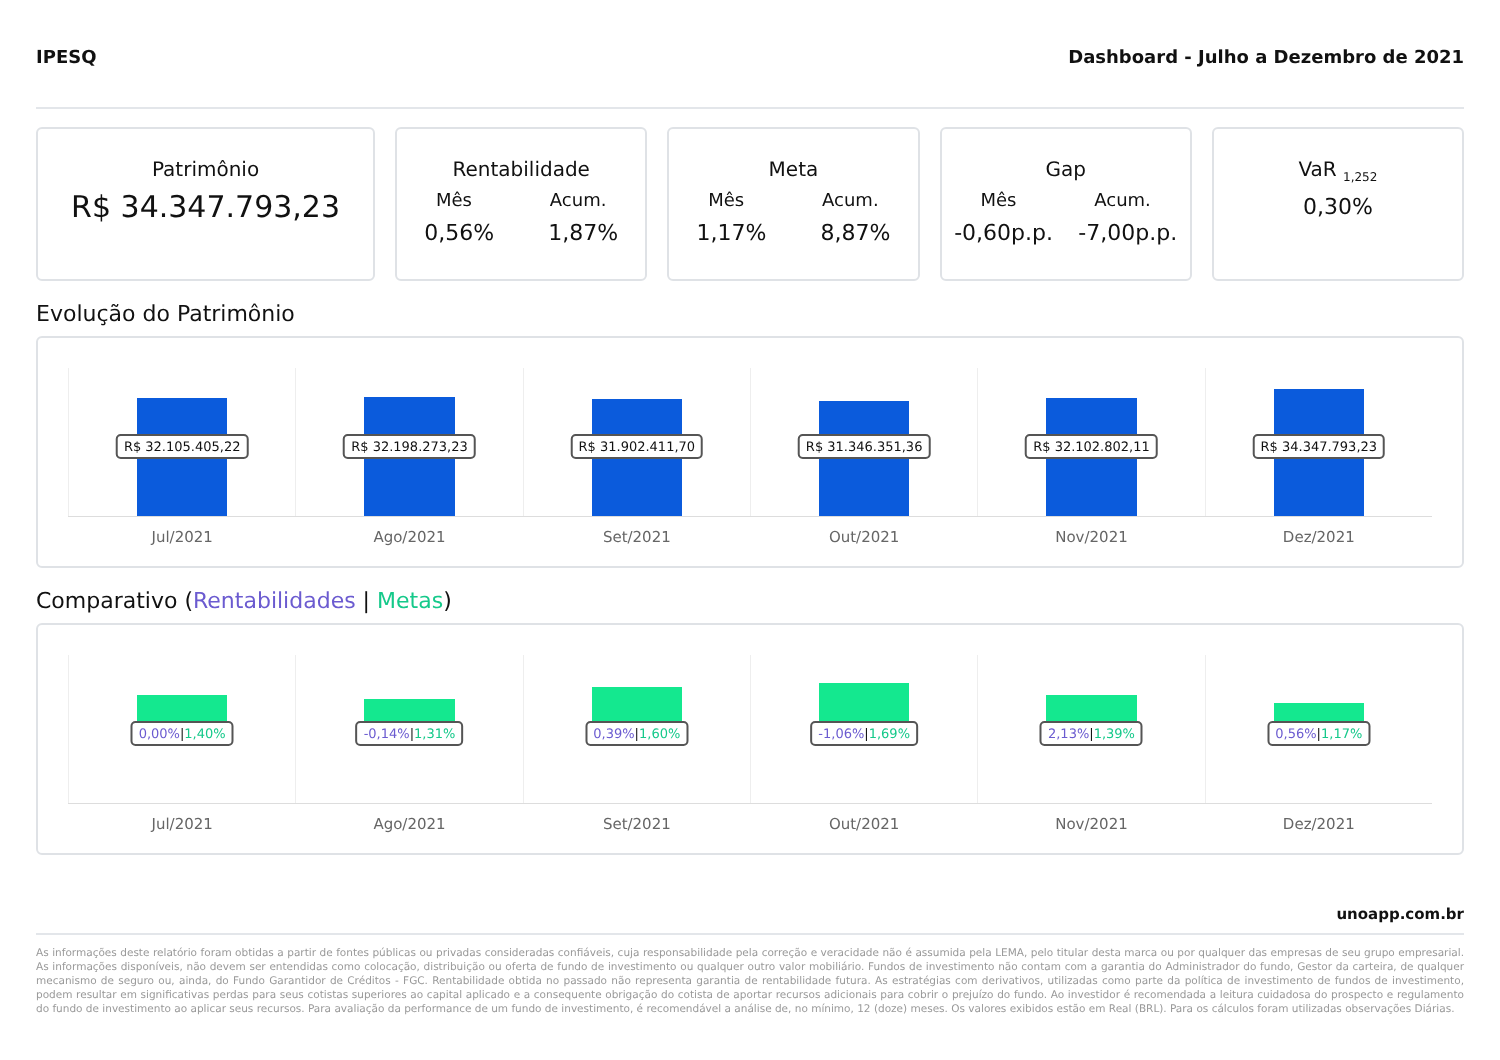IPESQ Dashboard - Julho a Dezembro de 2021
Patrimônio
R$ 34.347.793,23
Rentabilidade
Mês Acum.
0,56% 1,87%
Meta
Mês Acum.
1,17% 8,87%
Gap
Mês Acum.
-0,60p.p. -7,00p.p.
VaR <sub>1,252</sub>
0,30%
Evolução do Patrimônio
R$ 32.105.405,22
Jul/2021
R$ 32.198.273,23
Ago/2021
R$ 31.902.411,70
Set/2021
R$ 31.346.351,36
Out/2021
R$ 32.102.802,11
Nov/2021
R$ 34.347.793,23
Dez/2021
Comparativo (Rentabilidades | Metas)
0,00%|1,40%
Jul/2021
-0,14%|1,31%
Ago/2021
0,39%|1,60%
Set/2021
-1,06%|1,69%
Out/2021
2,13%|1,39%
Nov/2021
0,56%|1,17%
Dez/2021
unoapp.com.br
As informações deste relatório foram obtidas a partir de fontes públicas ou privadas consideradas confiáveis, cuja responsabilidade pela correção e veracidade não é assumida pela LEMA, pelo titular desta marca ou por qualquer das empresas de seu grupo empresarial. As informações disponíveis, não devem ser entendidas como colocação, distribuição ou oferta de fundo de investimento ou qualquer outro valor mobiliário. Fundos de investimento não contam com a garantia do Administrador do fundo, Gestor da carteira, de qualquer mecanismo de seguro ou, ainda, do Fundo Garantidor de Créditos - FGC. Rentabilidade obtida no passado não representa garantia de rentabilidade futura. As estratégias com derivativos, utilizadas como parte da política de investimento de fundos de investimento, podem resultar em significativas perdas para seus cotistas superiores ao capital aplicado e a consequente obrigação do cotista de aportar recursos adicionais para cobrir o prejuízo do fundo. Ao investidor é recomendada a leitura cuidadosa do prospecto e regulamento do fundo de investimento ao aplicar seus recursos. Para avaliação da performance de um fundo de investimento, é recomendável a análise de, no mínimo, 12 (doze) meses. Os valores exibidos estão em Real (BRL). Para os cálculos foram utilizadas observações Diárias.